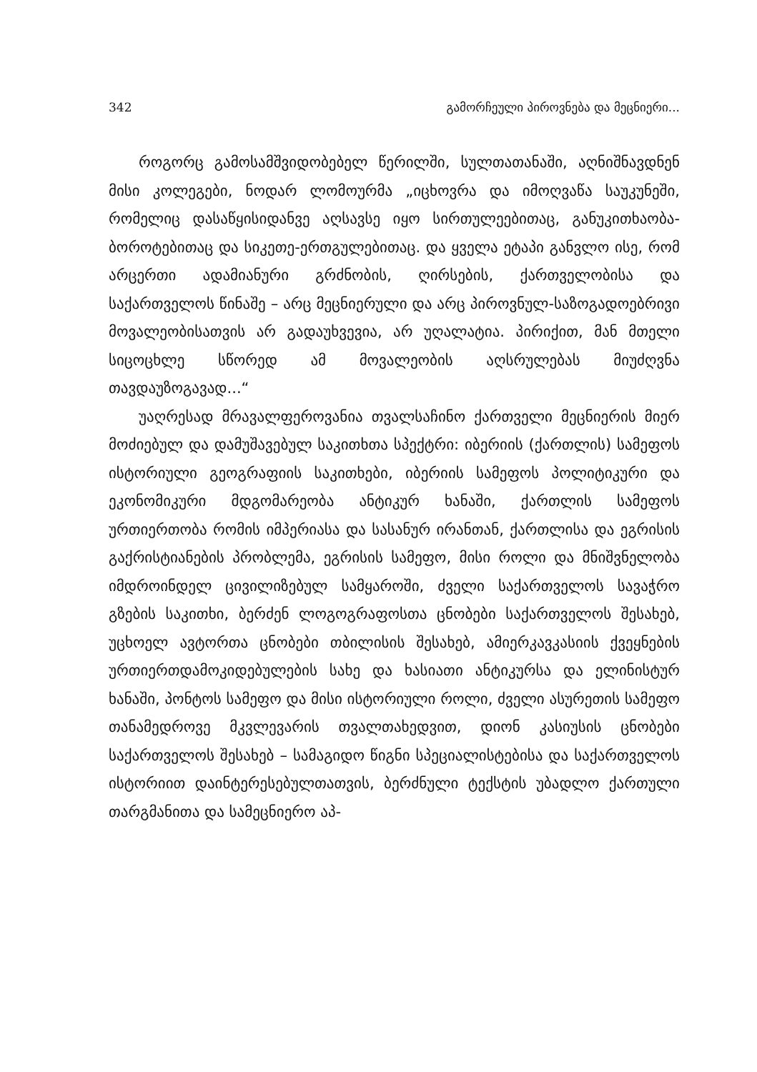342 გამორჩეული პიროვნება და მეცნიერი...
როგორც გამოსამშვიდობებელ წერილში, სულთათანაში, აღნიშნავდნენ მისი კოლეგები, ნოდარ ლომოურმა „იცხოვრა და იმოღვაწა საუკუნეში, რომელიც დასაწყისიდანვე აღსავსე იყო სირთულეებითაც, განუკითხაობა-ბოროტებითაც და სიკეთე-ერთგულებითაც. და ყველა ეტაპი განვლო ისე, რომ არცერთი ადამიანური გრძნობის, ღირსების, ქართველობისა და საქართველოს წინაშე – არც მეცნიერული და არც პიროვნულ-საზოგადოებრივი მოვალეობისათვის არ გადაუხვევია, არ უღალატია. პირიქით, მან მთელი სიცოცხლე სწორედ ამ მოვალეობის აღსრულებას მიუძღვნა თავდაუზოგავად...“
უაღრესად მრავალფეროვანია თვალსაჩინო ქართველი მეცნიერის მიერ მოძიებულ და დამუშავებულ საკითხთა სპექტრი: იბერიის (ქართლის) სამეფოს ისტორიული გეოგრაფიის საკითხები, იბერიის სამეფოს პოლიტიკური და ეკონომიკური მდგომარეობა ანტიკურ ხანაში, ქართლის სამეფოს ურთიერთობა რომის იმპერიასა და სასანურ ირანთან, ქართლისა და ეგრისის გაქრისტიანების პრობლემა, ეგრისის სამეფო, მისი როლი და მნიშვნელობა იმდროინდელ ცივილიზებულ სამყაროში, ძველი საქართველოს სავაჭრო გზების საკითხი, ბერძენ ლოგოგრაფოსთა ცნობები საქართველოს შესახებ, უცხოელ ავტორთა ცნობები თბილისის შესახებ, ამიერკავკასიის ქვეყნების ურთიერთდამოკიდებულების სახე და ხასიათი ანტიკურსა და ელინისტურ ხანაში, პონტოს სამეფო და მისი ისტორიული როლი, ძველი ასურეთის სამეფო თანამედროვე მკვლევარის თვალთახედვით, დიონ კასიუსის ცნობები საქართველოს შესახებ – სამაგიდო წიგნი სპეციალისტებისა და საქართველოს ისტორიით დაინტერესებულთათვის, ბერძნული ტექსტის უბადლო ქართული თარგმანითა და სამეცნიერო აპ-